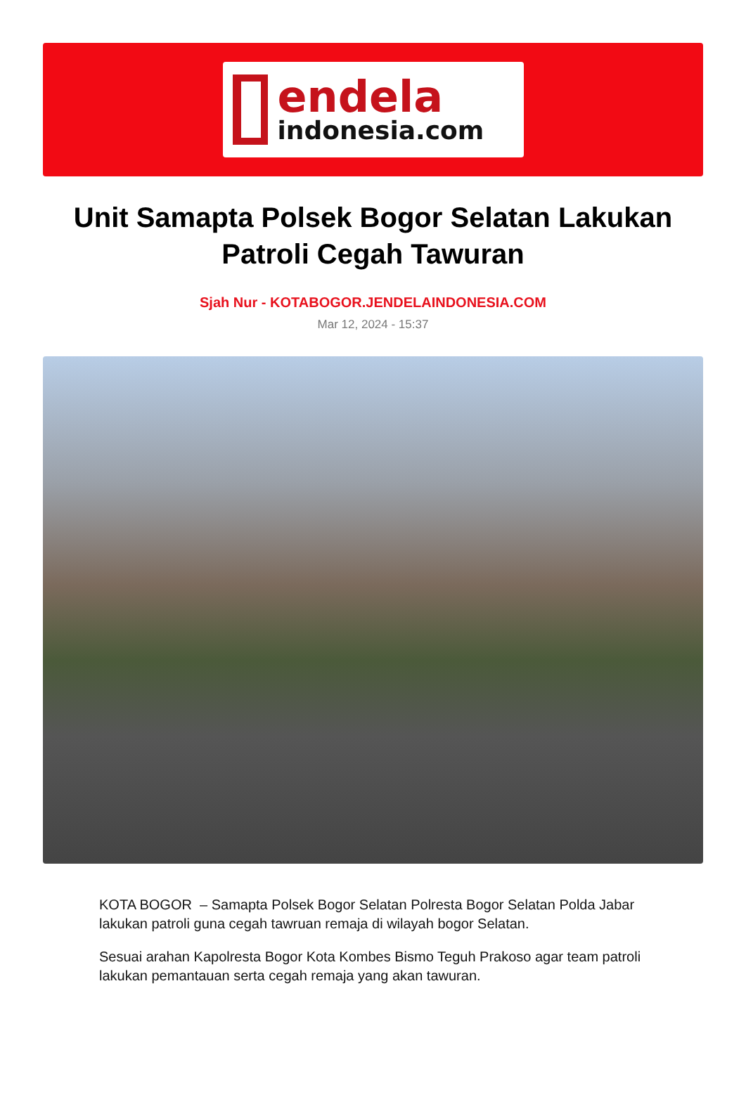endela
indonesia.com
Unit Samapta Polsek Bogor Selatan Lakukan Patroli Cegah Tawuran
Sjah Nur - KOTABOGOR.JENDELAINDONESIA.COM
Mar 12, 2024 - 15:37
KOTA BOGOR – Samapta Polsek Bogor Selatan Polresta Bogor Selatan Polda Jabar lakukan patroli guna cegah tawruan remaja di wilayah bogor Selatan.
Sesuai arahan Kapolresta Bogor Kota Kombes Bismo Teguh Prakoso agar team patroli lakukan pemantauan serta cegah remaja yang akan tawuran.